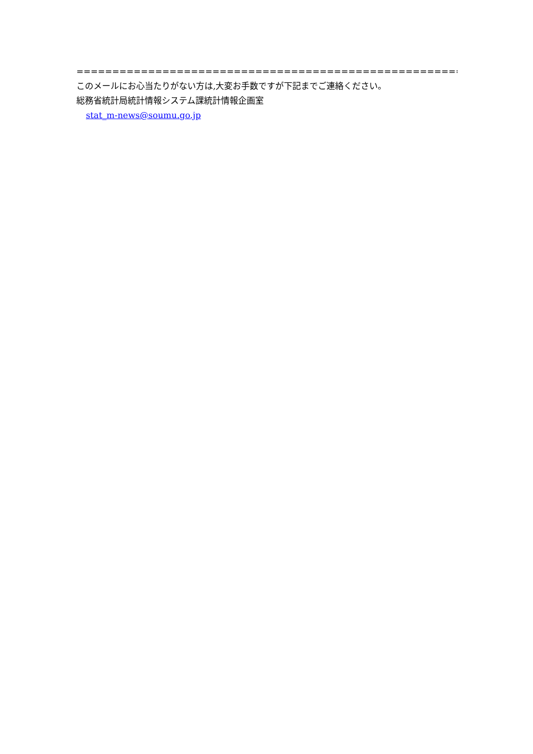===========================================================================
このメールにお心当たりがない方は,大変お手数ですが下記までご連絡ください。
総務省統計局統計情報システム課統計情報企画室
stat_m-news@soumu.go.jp